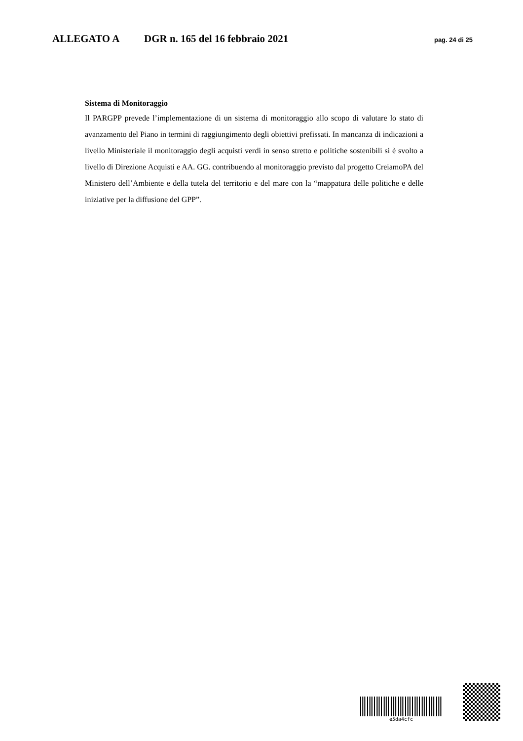ALLEGATO A DGR n. 165 del 16 febbraio 2021 pag. 24 di 25
Sistema di Monitoraggio
Il PARGPP prevede l’implementazione di un sistema di monitoraggio allo scopo di valutare lo stato di avanzamento del Piano in termini di raggiungimento degli obiettivi prefissati. In mancanza di indicazioni a livello Ministeriale il monitoraggio degli acquisti verdi in senso stretto e politiche sostenibili si è svolto a livello di Direzione Acquisti e AA. GG. contribuendo al monitoraggio previsto dal progetto CreiamoPA del Ministero dell’Ambiente e della tutela del territorio e del mare con la “mappatura delle politiche e delle iniziative per la diffusione del GPP”.
e5da4cfc